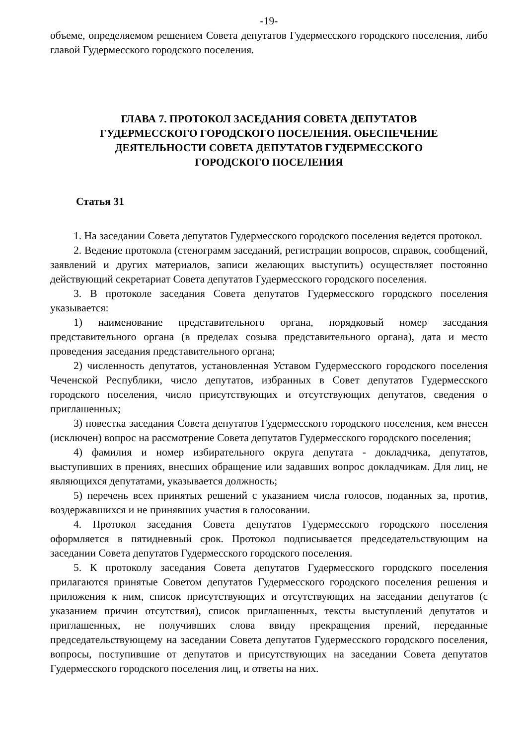-19-
объеме, определяемом решением Совета депутатов Гудермесского городского поселения, либо главой Гудермесского городского поселения.
ГЛАВА 7. ПРОТОКОЛ ЗАСЕДАНИЯ СОВЕТА ДЕПУТАТОВ
ГУДЕРМЕССКОГО ГОРОДСКОГО ПОСЕЛЕНИЯ. ОБЕСПЕЧЕНИЕ
ДЕЯТЕЛЬНОСТИ СОВЕТА ДЕПУТАТОВ ГУДЕРМЕССКОГО
ГОРОДСКОГО ПОСЕЛЕНИЯ
Статья 31
1. На заседании Совета депутатов Гудермесского городского поселения ведется протокол.
2. Ведение протокола (стенограмм заседаний, регистрации вопросов, справок, сообщений, заявлений и других материалов, записи желающих выступить) осуществляет постоянно действующий секретариат Совета депутатов Гудермесского городского поселения.
3. В протоколе заседания Совета депутатов Гудермесского городского поселения указывается:
1) наименование представительного органа, порядковый номер заседания представительного органа (в пределах созыва представительного органа), дата и место проведения заседания представительного органа;
2) численность депутатов, установленная Уставом Гудермесского городского поселения Чеченской Республики, число депутатов, избранных в Совет депутатов Гудермесского городского поселения, число присутствующих и отсутствующих депутатов, сведения о приглашенных;
3) повестка заседания Совета депутатов Гудермесского городского поселения, кем внесен (исключен) вопрос на рассмотрение Совета депутатов Гудермесского городского поселения;
4) фамилия и номер избирательного округа депутата - докладчика, депутатов, выступивших в прениях, внесших обращение или задавших вопрос докладчикам. Для лиц, не являющихся депутатами, указывается должность;
5) перечень всех принятых решений с указанием числа голосов, поданных за, против, воздержавшихся и не принявших участия в голосовании.
4. Протокол заседания Совета депутатов Гудермесского городского поселения оформляется в пятидневный срок. Протокол подписывается председательствующим на заседании Совета депутатов Гудермесского городского поселения.
5. К протоколу заседания Совета депутатов Гудермесского городского поселения прилагаются принятые Советом депутатов Гудермесского городского поселения решения и приложения к ним, список присутствующих и отсутствующих на заседании депутатов (с указанием причин отсутствия), список приглашенных, тексты выступлений депутатов и приглашенных, не получивших слова ввиду прекращения прений, переданные председательствующему на заседании Совета депутатов Гудермесского городского поселения, вопросы, поступившие от депутатов и присутствующих на заседании Совета депутатов Гудермесского городского поселения лиц, и ответы на них.